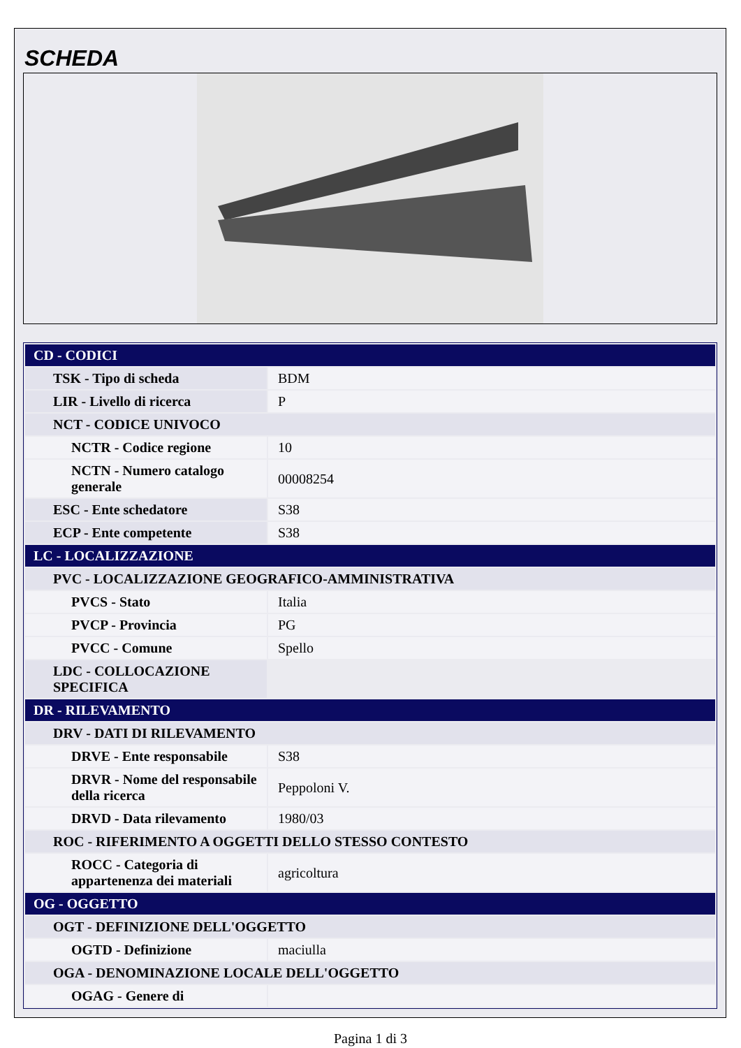SCHEDA
| CD - CODICI | |
| TSK - Tipo di scheda | BDM |
| LIR - Livello di ricerca | P |
| NCT - CODICE UNIVOCO | |
| NCTR - Codice regione | 10 |
| NCTN - Numero catalogo generale | 00008254 |
| ESC - Ente schedatore | S38 |
| ECP - Ente competente | S38 |
| LC - LOCALIZZAZIONE | |
| PVC - LOCALIZZAZIONE GEOGRAFICO-AMMINISTRATIVA | |
| PVCS - Stato | Italia |
| PVCP - Provincia | PG |
| PVCC - Comune | Spello |
| LDC - COLLOCAZIONE SPECIFICA | |
| DR - RILEVAMENTO | |
| DRV - DATI DI RILEVAMENTO | |
| DRVE - Ente responsabile | S38 |
| DRVR - Nome del responsabile della ricerca | Peppoloni V. |
| DRVD - Data rilevamento | 1980/03 |
| ROC - RIFERIMENTO A OGGETTI DELLO STESSO CONTESTO | |
| ROCC - Categoria di appartenenza dei materiali | agricoltura |
| OG - OGGETTO | |
| OGT - DEFINIZIONE DELL'OGGETTO | |
| OGTD - Definizione | maciulla |
| OGA - DENOMINAZIONE LOCALE DELL'OGGETTO | |
| OGAG - Genere di | |
Pagina 1 di 3